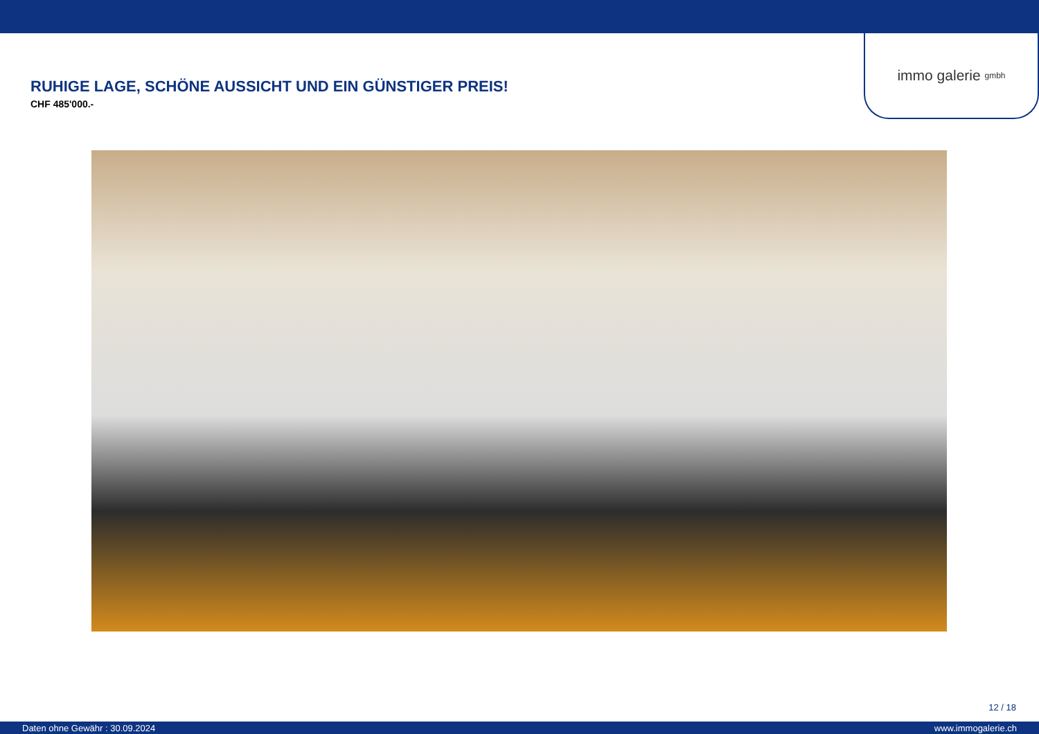immo galerie gmbh
RUHIGE LAGE, SCHÖNE AUSSICHT UND EIN GÜNSTIGER PREIS!
CHF 485'000.-
12 / 18
Daten ohne Gewähr : 30.09.2024 www.immogalerie.ch